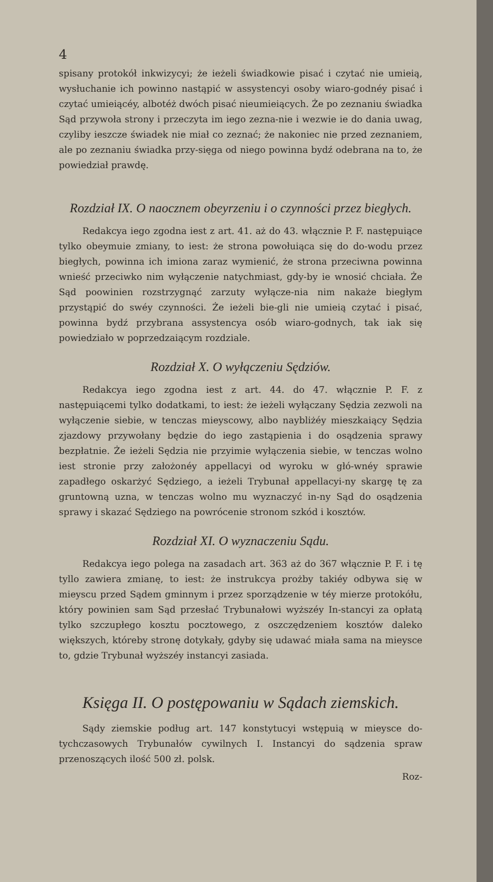4
spisany protokół inkwizycyi; że ieżeli świadkowie pisać i czytać nie umieią, wysłuchanie ich powinno nastąpić w assystencyi osoby wiaro-godnéy pisać i czytać umieiącéy, albotéż dwóch pisać nieumieiących. Że po zeznaniu świadka Sąd przywoła strony i przeczyta im iego zezna-nie i wezwie ie do dania uwag, czyliby ieszcze świadek nie miał co zeznać; że nakoniec nie przed zeznaniem, ale po zeznaniu świadka przy-sięga od niego powinna bydź odebrana na to, że powiedział prawdę.
Rozdział IX. O naocznem obeyrzeniu i o czynności przez biegłych.
Redakcya iego zgodna iest z art. 41. aż do 43. włącznie P. F. następuiące tylko obeymuie zmiany, to iest: że strona powołuiąca się do do-wodu przez biegłych, powinna ich imiona zaraz wymienić, że strona przeciwna powinna wnieść przeciwko nim wyłączenie natychmiast, gdy-by ie wnosić chciała. Że Sąd poowinien rozstrzygnąć zarzuty wyłącze-nia nim nakaże biegłym przystąpić do swéy czynności. Że ieżeli bie-gli nie umieią czytać i pisać, powinna bydź przybrana assystencya osób wiaro-godnych, tak iak się powiedziało w poprzedzaiącym rozdziale.
Rozdział X. O wyłączeniu Sędziów.
Redakcya iego zgodna iest z art. 44. do 47. włącznie P. F. z następuiącemi tylko dodatkami, to iest: że ieżeli wyłączany Sędzia zezwoli na wyłączenie siebie, w tenczas mieyscowy, albo naybliżéy mieszkaiący Sędzia zjazdowy przywołany będzie do iego zastąpienia i do osądzenia sprawy bezpłatnie. Że ieżeli Sędzia nie przyimie wyłączenia siebie, w tenczas wolno iest stronie przy założonéy appellacyi od wyroku w głó-wnéy sprawie zapadłego oskarżyć Sędziego, a ieżeli Trybunał appellacyi-ny skargę tę za gruntowną uzna, w tenczas wolno mu wyznaczyć in-ny Sąd do osądzenia sprawy i skazać Sędziego na powrócenie stronom szkód i kosztów.
Rozdział XI. O wyznaczeniu Sądu.
Redakcya iego polega na zasadach art. 363 aż do 367 włącznie P. F. i tę tyllo zawiera zmianę, to iest: że instrukcya prożby takiéy odbywa się w mieyscu przed Sądem gminnym i przez sporządzenie w téy mierze protokółu, który powinien sam Sąd przesłać Trybunałowi wyższéy In-stancyi za opłatą tylko szczupłego kosztu pocztowego, z oszczędzeniem kosztów daleko większych, któreby stronę dotykały, gdyby się udawać miała sama na mieysce to, gdzie Trybunał wyższéy instancyi zasiada.
Księga II. O postępowaniu w Sądach ziemskich.
Sądy ziemskie podług art. 147 konstytucyi wstępuią w mieysce do-tychczasowych Trybunałów cywilnych I. Instancyi do sądzenia spraw przenoszących ilość 500 zł. polsk.
Roz-